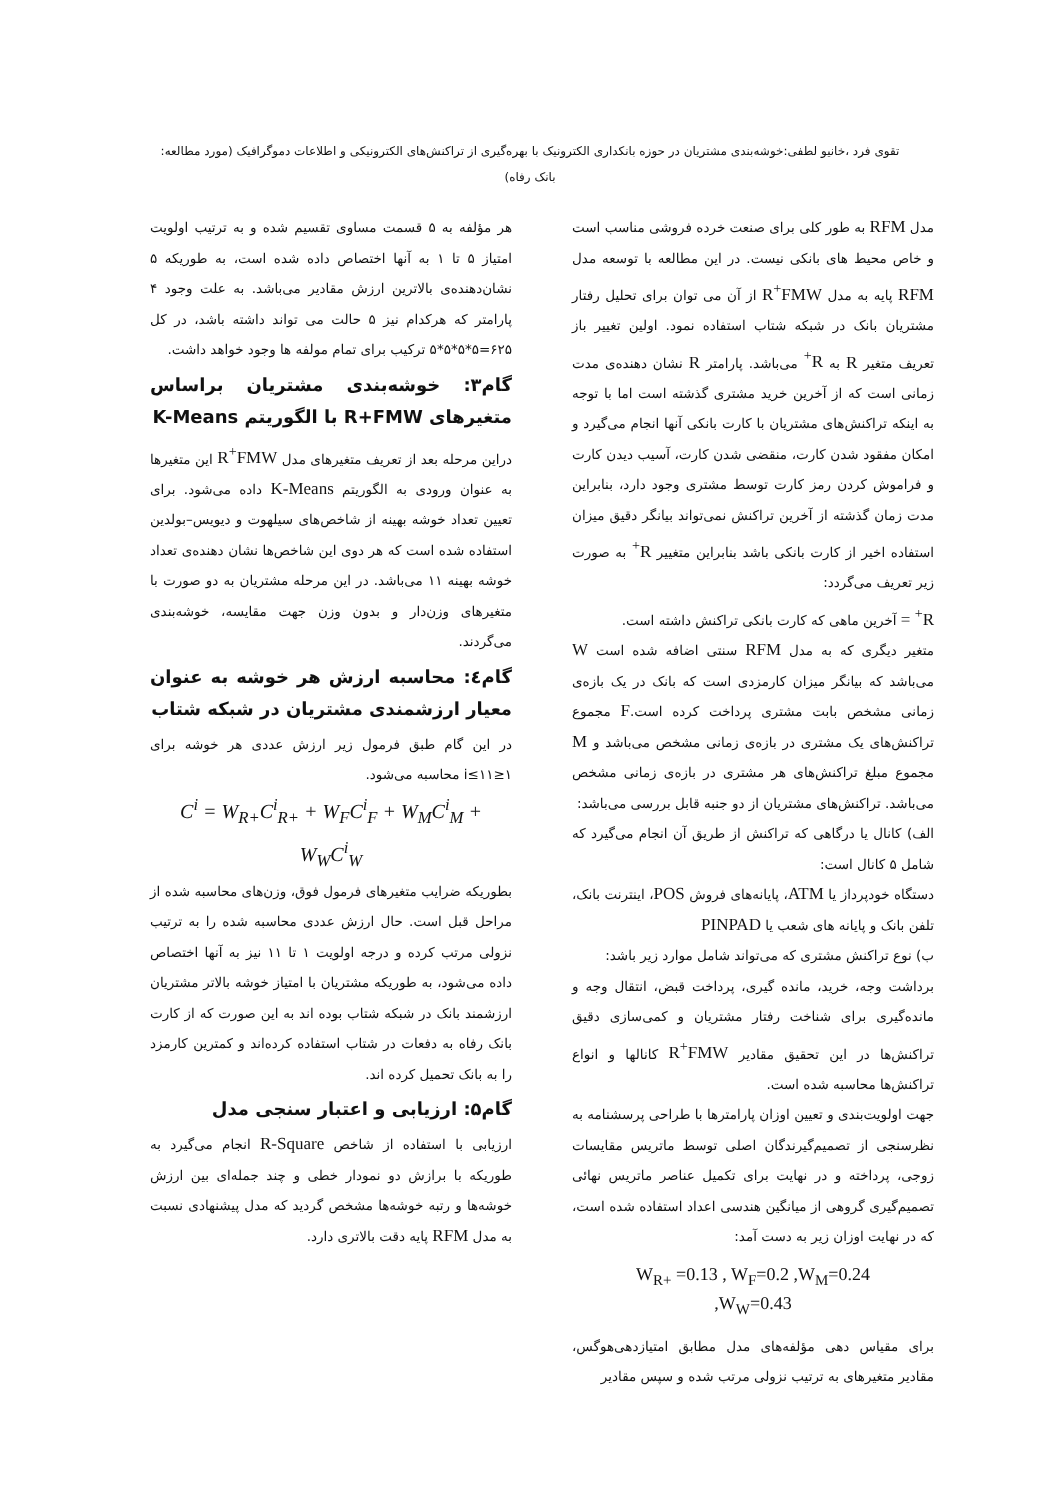تقوی فرد ،خانیو لطفی:خوشه‌بندی مشتریان در حوزه بانکداری الکترونیک با بهره‌گیری از تراکنش‌های الکترونیکی و اطلاعات دموگرافیک (مورد مطالعه: بانک رفاه)
مدل RFM به طور کلی برای صنعت خرده فروشی مناسب است و خاص محیط های بانکی نیست. در این مطالعه با توسعه مدل RFM پایه به مدل R<sup>+</sup>FMW از آن می توان برای تحلیل رفتار مشتریان بانک در شبکه شتاب استفاده نمود. اولین تغییر باز تعریف متغیر R به R<sup>+</sup> می‌باشد. پارامتر R نشان دهنده‌ی مدت زمانی است که از آخرین خرید مشتری گذشته است اما با توجه به اینکه تراکنش‌های مشتریان با کارت بانکی آنها انجام می‌گیرد و امکان مفقود شدن کارت، منقضی شدن کارت، آسیب دیدن کارت و فراموش کردن رمز کارت توسط مشتری وجود دارد، بنابراین مدت زمان گذشته از آخرین تراکنش نمی‌تواند بیانگر دقیق میزان استفاده اخیر از کارت بانکی باشد بنابراین متغییر R<sup>+</sup> به صورت زیر تعریف می‌گردد:
R<sup>+</sup> = آخرین ماهی که کارت بانکی تراکنش داشته است.
متغیر دیگری که به مدل RFM سنتی اضافه شده است W می‌باشد که بیانگر میزان کارمزدی است که بانک در یک بازه‌ی زمانی مشخص بابت مشتری پرداخت کرده است.F مجموع تراکنش‌های یک مشتری در بازه‌ی زمانی مشخص می‌باشد و M مجموع مبلغ تراکنش‌های هر مشتری در بازه‌ی زمانی مشخص می‌باشد. تراکنش‌های مشتریان از دو جنبه قابل بررسی می‌باشد:
الف) کانال یا درگاهی که تراکنش از طریق آن انجام می‌گیرد که شامل ۵ کانال است:
دستگاه خودپرداز یا ATM، پایانه‌های فروش POS، اینترنت بانک، تلفن بانک و پایانه های شعب یا PINPAD
ب) نوع تراکنش مشتری که می‌تواند شامل موارد زیر باشد:
برداشت وجه، خرید، مانده گیری، پرداخت قبض، انتقال وجه و مانده‌گیری برای شناخت رفتار مشتریان و کمی‌سازی دقیق تراکنش‌ها در این تحقیق مقادیر R<sup>+</sup>FMW کانالها و انواع تراکنش‌ها محاسبه شده است.
جهت اولویت‌بندی و تعیین اوزان پارامترها با طراحی پرسشنامه به نظرسنجی از تصمیم‌گیرندگان اصلی توسط ماتریس مقایسات زوجی، پرداخته و در نهایت برای تکمیل عناصر ماتریس نهائی تصمیم‌گیری گروهی از میانگین هندسی اعداد استفاده شده است، که در نهایت اوزان زیر به دست آمد:
W<sub>R+</sub> =0.13 , W<sub>F</sub>=0.2 ,W<sub>M</sub>=0.24
,W<sub>W</sub>=0.43
برای مقیاس دهی مؤلفه‌های مدل مطابق امتیازدهی‌هوگس، مقادیر متغیرهای به ترتیب نزولی مرتب شده و سپس مقادیر
هر مؤلفه به ۵ قسمت مساوی تقسیم شده و به ترتیب اولویت امتیاز ۵ تا ۱ به آنها اختصاص داده شده است، به طوریکه ۵ نشان‌دهنده‌ی بالاترین ارزش مقادیر می‌باشد. به علت وجود ۴ پارامتر که هرکدام نیز ۵ حالت می تواند داشته باشد، در کل ۶۲۵=۵*۵*۵*۵ ترکیب برای تمام مولفه ها وجود خواهد داشت.
گام۳: خوشه‌بندی مشتریان براساس متغیرهای R+FMW با الگوریتم K-Means
دراین مرحله بعد از تعریف متغیرهای مدل R<sup>+</sup>FMW این متغیرها به عنوان ورودی به الگوریتم K-Means داده می‌شود. برای تعیین تعداد خوشه بهینه از شاخص‌های سیلهوت و دیویس–بولدین استفاده شده است که هر دوی این شاخص‌ها نشان دهنده‌ی تعداد خوشه بهینه ۱۱ می‌باشد. در این مرحله مشتریان به دو صورت با متغیرهای وزن‌دار و بدون وزن جهت مقایسه، خوشه‌بندی می‌گردند.
گام٤: محاسبه ارزش هر خوشه به عنوان معیار ارزشمندی مشتریان در شبکه شتاب
در این گام طبق فرمول زیر ارزش عددی هر خوشه برای ۱≤i≤۱۱ محاسبه می‌شود.
C<sup>i</sup> = W<sub>R+</sub>C<sup>i</sup><sub>R+</sub> + W<sub>F</sub>C<sup>i</sup><sub>F</sub> + W<sub>M</sub>C<sup>i</sup><sub>M</sub> + W<sub>W</sub>C<sup>i</sup><sub>W</sub>
بطوریکه ضرایب متغیرهای فرمول فوق، وزن‌های محاسبه شده از مراحل قبل است. حال ارزش عددی محاسبه شده را به ترتیب نزولی مرتب کرده و درجه اولویت ۱ تا ۱۱ نیز به آنها اختصاص داده می‌شود، به طوریکه مشتریان با امتیاز خوشه بالاتر مشتریان ارزشمند بانک در شبکه شتاب بوده اند به این صورت که از کارت بانک رفاه به دفعات در شتاب استفاده کرده‌اند و کمترین کارمزد را به بانک تحمیل کرده اند.
گام۵: ارزیابی و اعتبار سنجی مدل
ارزیابی با استفاده از شاخص R-Square انجام می‌گیرد به طوریکه با برازش دو نمودار خطی و چند جمله‌ای بین ارزش خوشه‌ها و رتبه خوشه‌ها مشخص گردید که مدل پیشنهادی نسبت به مدل RFM پایه دقت بالاتری دارد.